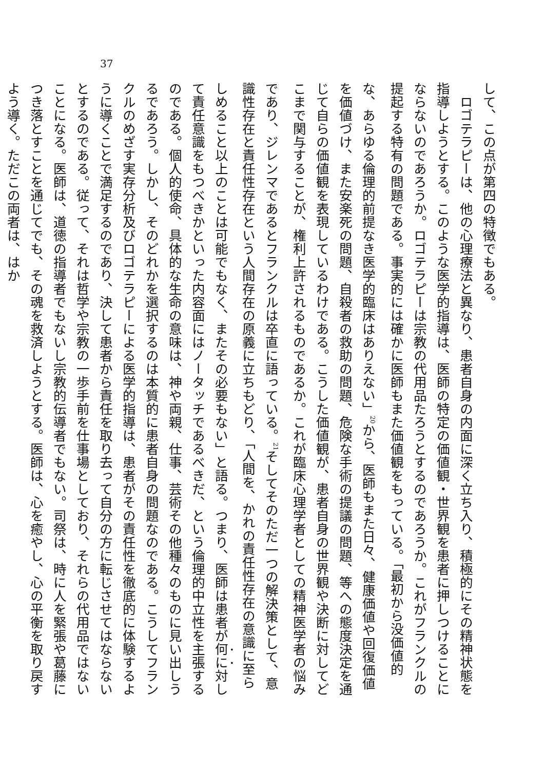37
して、この点が第四の特徴でもある。
　ロゴテラピーは、他の心理療法と異なり、患者自身の内面に深く立ち入り、積極的にその精神状態を指導しようとする。このような医学的指導は、医師の特定の価値観・世界観を患者に押しつけることにならないのであろうか。ロゴテラピーは宗教の代用品たろうとするのであろうか。これがフランクルの提起する特有の問題である。事実的には確かに医師もまた価値観をもっている。「最初から没価値的な、あらゆる倫理的前提なき医学的臨床はありえない」<sup>20</sup>から、医師もまた日々、健康価値や回復価値を価値づけ、また安楽死の問題、自殺者の救助の問題、危険な手術の提議の問題、等への態度決定を通じて自らの価値観を表現しているわけである。こうした価値観が、患者自身の世界観や決断に対してどこまで関与することが、権利上許されるものであるか。これが臨床心理学者としての精神医学者の悩みであり、ジレンマであるとフランクルは卒直に語っている。<sup>21</sup>そしてそのただ一つの解決策として、意識性存在と責任性存在という人間存在の原義に立ちもどり、「人間を、かれの責任性存在の意識に至らしめること以上のことは可能でもなく、またその必要もない」と語る。つまり、医師は患者が何に対して責任意識をもつべきかといった内容面にはノータッチであるべきだ、という倫理的中立性を主張するのである。個人的使命、具体的な生命の意味は、神や両親、仕事、芸術その他種々のものに見い出しうるであろう。しかし、そのどれかを選択するのは本質的に患者自身の問題なのである。こうしてフランクルのめざす実存分析及びロゴテラピーによる医学的指導は、患者がその責任性を徹底的に体験するように導くことで満足するのであり、決して患者から責任を取り去って自分の方に転じさせてはならないとするのである。従って、それは哲学や宗教の一歩手前を仕事場としており、それらの代用品ではないことになる。医師は、道徳の指導者でもないし宗教的伝導者でもない。司祭は、時に人を緊張や葛藤につき落とすことを通じてでも、その魂を救済しようとする。医師は、心を癒やし、心の平衡を取り戻すよう導く。ただこの両者は、はか